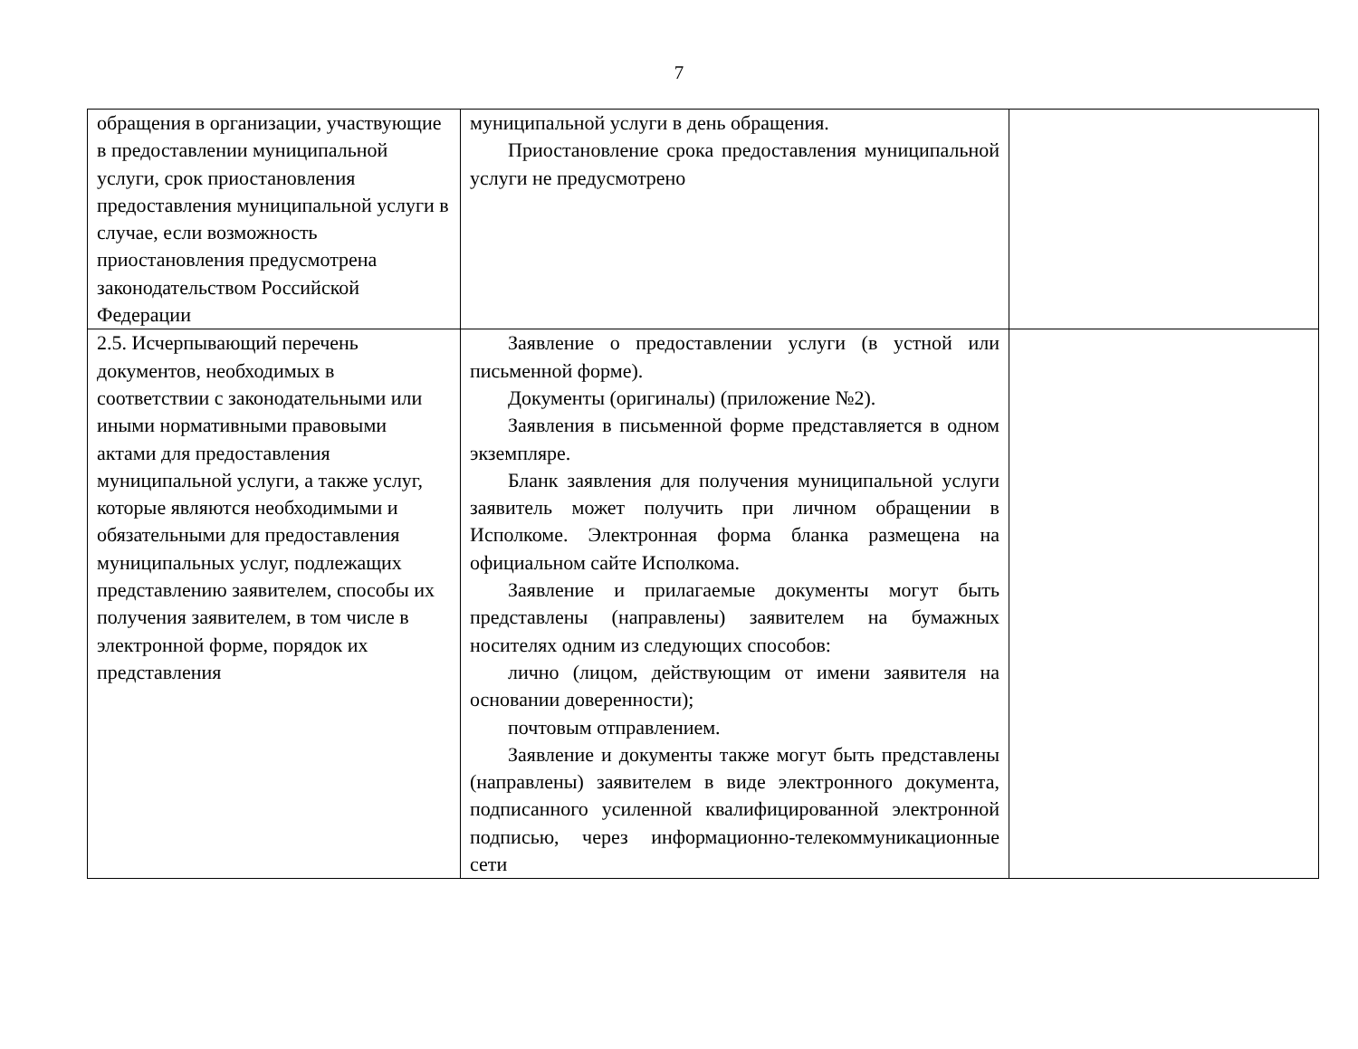7
| обращения в организации, участвующие в предоставлении муниципальной услуги, срок приостановления предоставления муниципальной услуги в случае, если возможность приостановления предусмотрена законодательством Российской Федерации | муниципальной услуги в день обращения. Приостановление срока предоставления муниципальной услуги не предусмотрено | |
| 2.5. Исчерпывающий перечень документов, необходимых в соответствии с законодательными или иными нормативными правовыми актами для предоставления муниципальной услуги, а также услуг, которые являются необходимыми и обязательными для предоставления муниципальных услуг, подлежащих представлению заявителем, способы их получения заявителем, в том числе в электронной форме, порядок их представления | Заявление о предоставлении услуги (в устной или письменной форме). Документы (оригиналы) (приложение №2). Заявления в письменной форме представляется в одном экземпляре. Бланк заявления для получения муниципальной услуги заявитель может получить при личном обращении в Исполкоме. Электронная форма бланка размещена на официальном сайте Исполкома. Заявление и прилагаемые документы могут быть представлены (направлены) заявителем на бумажных носителях одним из следующих способов: лично (лицом, действующим от имени заявителя на основании доверенности); почтовым отправлением. Заявление и документы также могут быть представлены (направлены) заявителем в виде электронного документа, подписанного усиленной квалифицированной электронной подписью, через информационно-телекоммуникационные сети | |